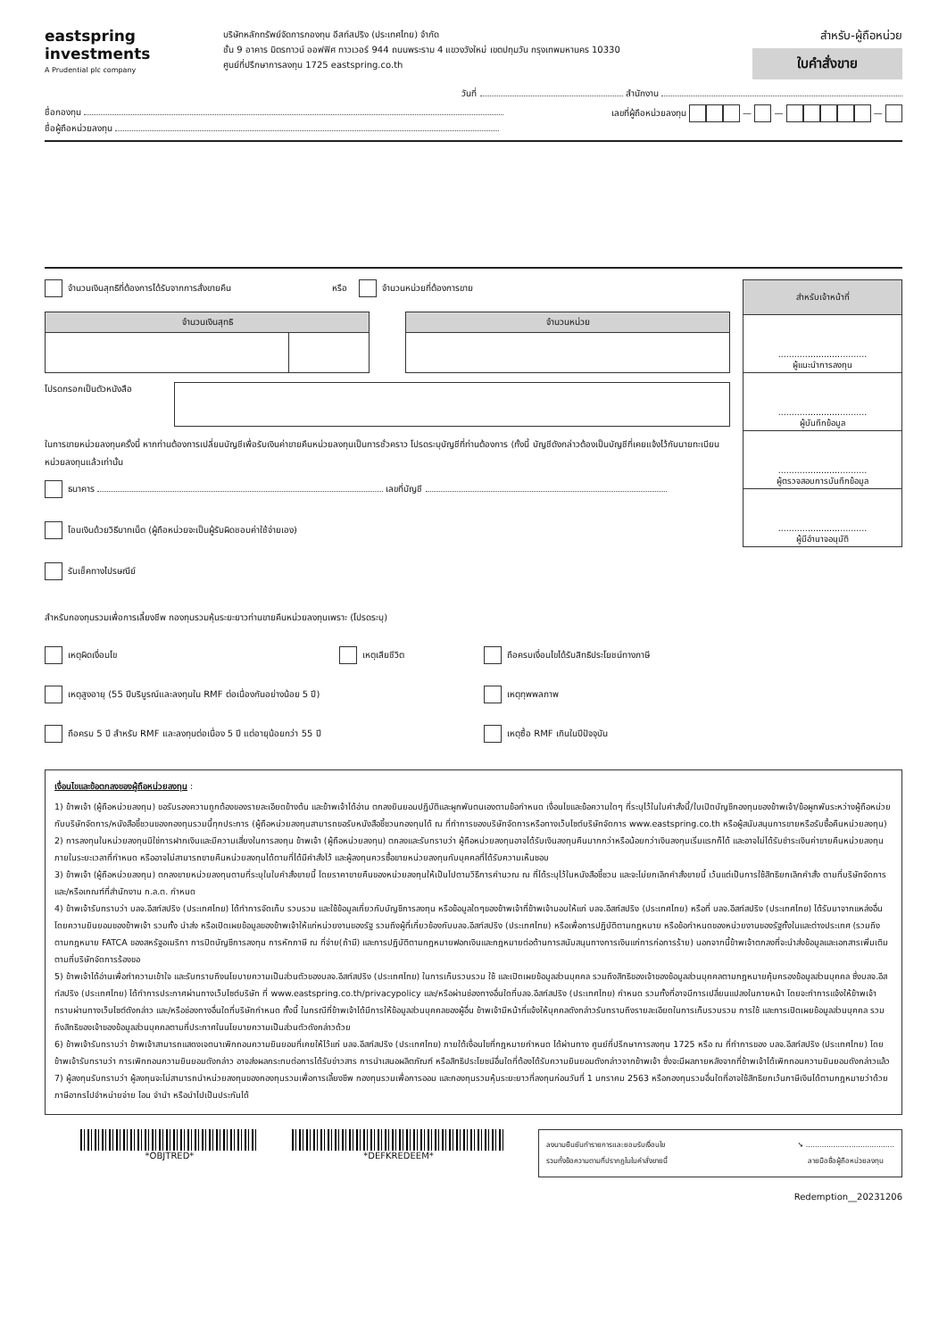eastspring
investments
A Prudential plc company
บริษัทหลักทรัพย์จัดการกองทุน อีสท์สปริง (ประเทศไทย) จำกัด
ชั้น 9 อาคาร มิตรทาวน์ ออฟฟิศ ทาวเวอร์ 944 ถนนพระราม 4 แขวงวังใหม่ เขตปทุมวัน กรุงเทพมหานคร 10330
ศูนย์ที่ปรึกษาการลงทุน 1725 eastspring.co.th
สำหรับ-ผู้ถือหน่วย
ใบคำสั่งขาย
วันที่ สำนักงาน
ชื่อกองทุน
ชื่อผู้ถือหน่วยลงทุน
เลขที่ผู้ถือหน่วยลงทุน — — —
จำนวนเงินสุทธิที่ต้องการได้รับจากการสั่งขายคืน หรือ จำนวนหน่วยที่ต้องการขาย
| จำนวนเงินสุทธิ | |
| --- | --- |
| จำนวนหน่วย |
| --- |
โปรดกรอกเป็นตัวหนังสือ
ในการขายหน่วยลงทุนครั้งนี้ หากท่านต้องการเปลี่ยนบัญชีเพื่อรับเงินค่าขายคืนหน่วยลงทุนเป็นการชั่วคราว โปรดระบุบัญชีที่ท่านต้องการ (ทั้งนี้ บัญชีดังกล่าวต้องเป็นบัญชีที่เคยแจ้งไว้กับนายทะเบียนหน่วยลงทุนแล้วเท่านั้น
ธนาคาร เลขที่บัญชี
โอนเงินด้วยวิธีบาทเน็ต (ผู้ถือหน่วยจะเป็นผู้รับผิดชอบค่าใช้จ่ายเอง)
รับเช็คทางไปรษณีย์
| สำหรับเจ้าหน้าที่ |
| --- |
| ................................. ผู้แนะนำการลงทุน |
| ................................. ผู้บันทึกข้อมูล |
| ................................. ผู้ตรวจสอบการบันทึกข้อมูล |
| ................................. ผู้มีอำนาจอนุมัติ |
สำหรับกองทุนรวมเพื่อการเลี้ยงชีพ กองทุนรวมหุ้นระยะยาวท่านขายคืนหน่วยลงทุนเพราะ (โปรดระบุ)
เหตุผิดเงื่อนไข
เหตุเสียชีวิต
ถือครบเงื่อนไขได้รับสิทธิประโยชน์ทางภาษี
เหตุสูงอายุ (55 ปีบริบูรณ์และลงทุนใน RMF ต่อเนื่องกันอย่างน้อย 5 ปี)
เหตุทุพพลภาพ
ถือครบ 5 ปี สำหรับ RMF และลงทุนต่อเนื่อง 5 ปี แต่อายุน้อยกว่า 55 ปี
เหตุซื้อ RMF เกินในปีปัจจุบัน
เงื่อนไขและข้อตกลงของผู้ถือหน่วยลงทุน :
1) ข้าพเจ้า (ผู้ถือหน่วยลงทุน) ขอรับรองความถูกต้องของรายละเอียดข้างต้น และข้าพเจ้าได้อ่าน ตกลงยินยอมปฏิบัติและผูกพันตนเองตามข้อกำหนด เงื่อนไขและข้อความใดๆ ที่ระบุไว้ในใบคำสั่งนี้/ใบเปิดบัญชีกองทุนของข้าพเจ้า/ข้อผูกพันระหว่างผู้ถือหน่วยกับบริษัทจัดการ/หนังสือชี้ชวนของกองทุนรวมนี้ทุกประการ (ผู้ถือหน่วยลงทุนสามารถขอรับหนังสือชี้ชวนกองทุนได้ ณ ที่ทำการของบริษัทจัดการหรือทางเว็บไซต์บริษัทจัดการ www.eastspring.co.th หรือผู้สนับสนุนการขายหรือรับซื้อคืนหน่วยลงทุน)
2) การลงทุนในหน่วยลงทุนมิใช่การฝากเงินและมีความเสี่ยงในการลงทุน ข้าพเจ้า (ผู้ถือหน่วยลงทุน) ตกลงและรับทราบว่า ผู้ถือหน่วยลงทุนอาจได้รับเงินลงทุนคืนมากกว่าหรือน้อยกว่าเงินลงทุนเริ่มแรกก็ได้ และอาจไม่ได้รับชำระเงินค่าขายคืนหน่วยลงทุนภายในระยะเวลาที่กำหนด หรืออาจไม่สามารถขายคืนหน่วยลงทุนได้ตามที่ได้มีคำสั่งไว้ และผู้ลงทุนควรซื้อขายหน่วยลงทุนกับบุคคลที่ได้รับความเห็นชอบ
3) ข้าพเจ้า (ผู้ถือหน่วยลงทุน) ตกลงขายหน่วยลงทุนตามที่ระบุในใบคำสั่งขายนี้ โดยราคาขายคืนของหน่วยลงทุนให้เป็นไปตามวิธีการคำนวณ ณ ที่ได้ระบุไว้ในหนังสือชี้ชวน และจะไม่ยกเลิกคำสั่งขายนี้ เว้นแต่เป็นการใช้สิทธิยกเลิกคำสั่ง ตามที่บริษัทจัดการและ/หรือเกณฑ์ที่สำนักงาน ก.ล.ต. กำหนด
4) ข้าพเจ้ารับทราบว่า บลจ.อีสท์สปริง (ประเทศไทย) ได้ทำการจัดเก็บ รวบรวม และใช้ข้อมูลเกี่ยวกับบัญชีการลงทุน หรือข้อมูลใดๆของข้าพเจ้าที่ข้าพเจ้ามอบให้แก่ บลจ.อีสท์สปริง (ประเทศไทย) หรือที่ บลจ.อีสท์สปริง (ประเทศไทย) ได้รับมาจากแหล่งอื่นโดยความยินยอมของข้าพเจ้า รวมทั้ง นำส่ง หรือเปิดเผยข้อมูลของข้าพเจ้าให้แก่หน่วยงานของรัฐ รวมถึงผู้ที่เกี่ยวข้องกับบลจ.อีสท์สปริง (ประเทศไทย) หรือเพื่อการปฏิบัติตามกฎหมาย หรือข้อกำหนดของหน่วยงานของรัฐทั้งในและต่างประเทศ (รวมถึงตามกฎหมาย FATCA ของสหรัฐอเมริกา การปิดบัญชีการลงทุน การหักภาษี ณ ที่จ่าย(ถ้ามี) และการปฏิบัติตามกฎหมายฟอกเงินและกฎหมายต่อต้านการสนับสนุนทางการเงินแก่การก่อการร้าย) นอกจากนี้ข้าพเจ้าตกลงที่จะนำส่งข้อมูลและเอกสารเพิ่มเติมตามที่บริษัทจัดการร้องขอ
5) ข้าพเจ้าได้อ่านเพื่อทำความเข้าใจ และรับทราบถึงนโยบายความเป็นส่วนตัวของบลจ.อีสท์สปริง (ประเทศไทย) ในการเก็บรวบรวม ใช้ และเปิดเผยข้อมูลส่วนบุคคล รวมถึงสิทธิของเจ้าของข้อมูลส่วนบุคคลตามกฎหมายคุ้มครองข้อมูลส่วนบุคคล ซึ่งบลจ.อีสท์สปริง (ประเทศไทย) ได้ทำการประกาศผ่านทางเว็บไซต์บริษัท ที่ www.eastspring.co.th/privacypolicy และ/หรือผ่านช่องทางอื่นใดที่บลจ.อีสท์สปริง (ประเทศไทย) กำหนด รวมทั้งที่อาจมีการเปลี่ยนแปลงในภายหน้า โดยจะทำการแจ้งให้ข้าพเจ้าทราบผ่านทางเว็บไซต์ดังกล่าว และ/หรือช่องทางอื่นใดที่บริษัทกำหนด ทั้งนี้ ในกรณีที่ข้าพเจ้าได้มีการให้ข้อมูลส่วนบุคคลของผู้อื่น ข้าพเจ้ามีหน้าที่แจ้งให้บุคคลดังกล่าวรับทราบถึงรายละเอียดในการเก็บรวบรวม การใช้ และการเปิดเผยข้อมูลส่วนบุคคล รวมถึงสิทธิของเจ้าของข้อมูลส่วนบุคคลตามที่ประกาศในนโยบายความเป็นส่วนตัวดังกล่าวด้วย
6) ข้าพเจ้ารับทราบว่า ข้าพเจ้าสามารถแสดงเจตนาเพิกถอนความยินยอมที่เคยให้ไว้แก่ บลจ.อีสท์สปริง (ประเทศไทย) ภายใต้เงื่อนไขที่กฎหมายกำหนด ได้ผ่านทาง ศูนย์ที่ปรึกษาการลงทุน 1725 หรือ ณ ที่ทำการของ บลจ.อีสท์สปริง (ประเทศไทย) โดยข้าพเจ้ารับทราบว่า การเพิกถอนความยินยอมดังกล่าว อาจส่งผลกระทบต่อการได้รับข่าวสาร การนำเสนอผลิตภัณฑ์ หรือสิทธิประโยชน์อื่นใดที่ต้องได้รับความยินยอมดังกล่าวจากข้าพเจ้า ซึ่งจะมีผลภายหลังจากที่ข้าพเจ้าได้เพิกถอนความยินยอมดังกล่าวแล้ว
7) ผู้ลงทุนรับทราบว่า ผู้ลงทุนจะไม่สามารถนำหน่วยลงทุนของกองทุนรวมเพื่อการเลี้ยงชีพ กองทุนรวมเพื่อการออม และกองทุนรวมหุ้นระยะยาวที่ลงทุนก่อนวันที่ 1 มกราคม 2563 หรือกองทุนรวมอื่นใดที่อาจใช้สิทธิยกเว้นภาษีเงินได้ตามกฎหมายว่าด้วยภาษีอากรไปจำหน่ายจ่าย โอน จำนำ หรือนำไปเป็นประกันได้
*OBJTRED* *DEFKREDEEM*
ลงนามยืนยันทำรายการและยอมรับเงื่อนไข
รวมทั้งข้อความตามที่ปรากฏในใบคำสั่งขายนี้
➘ .......................................
ลายมือชื่อผู้ถือหน่วยลงทุน
Redemption__20231206